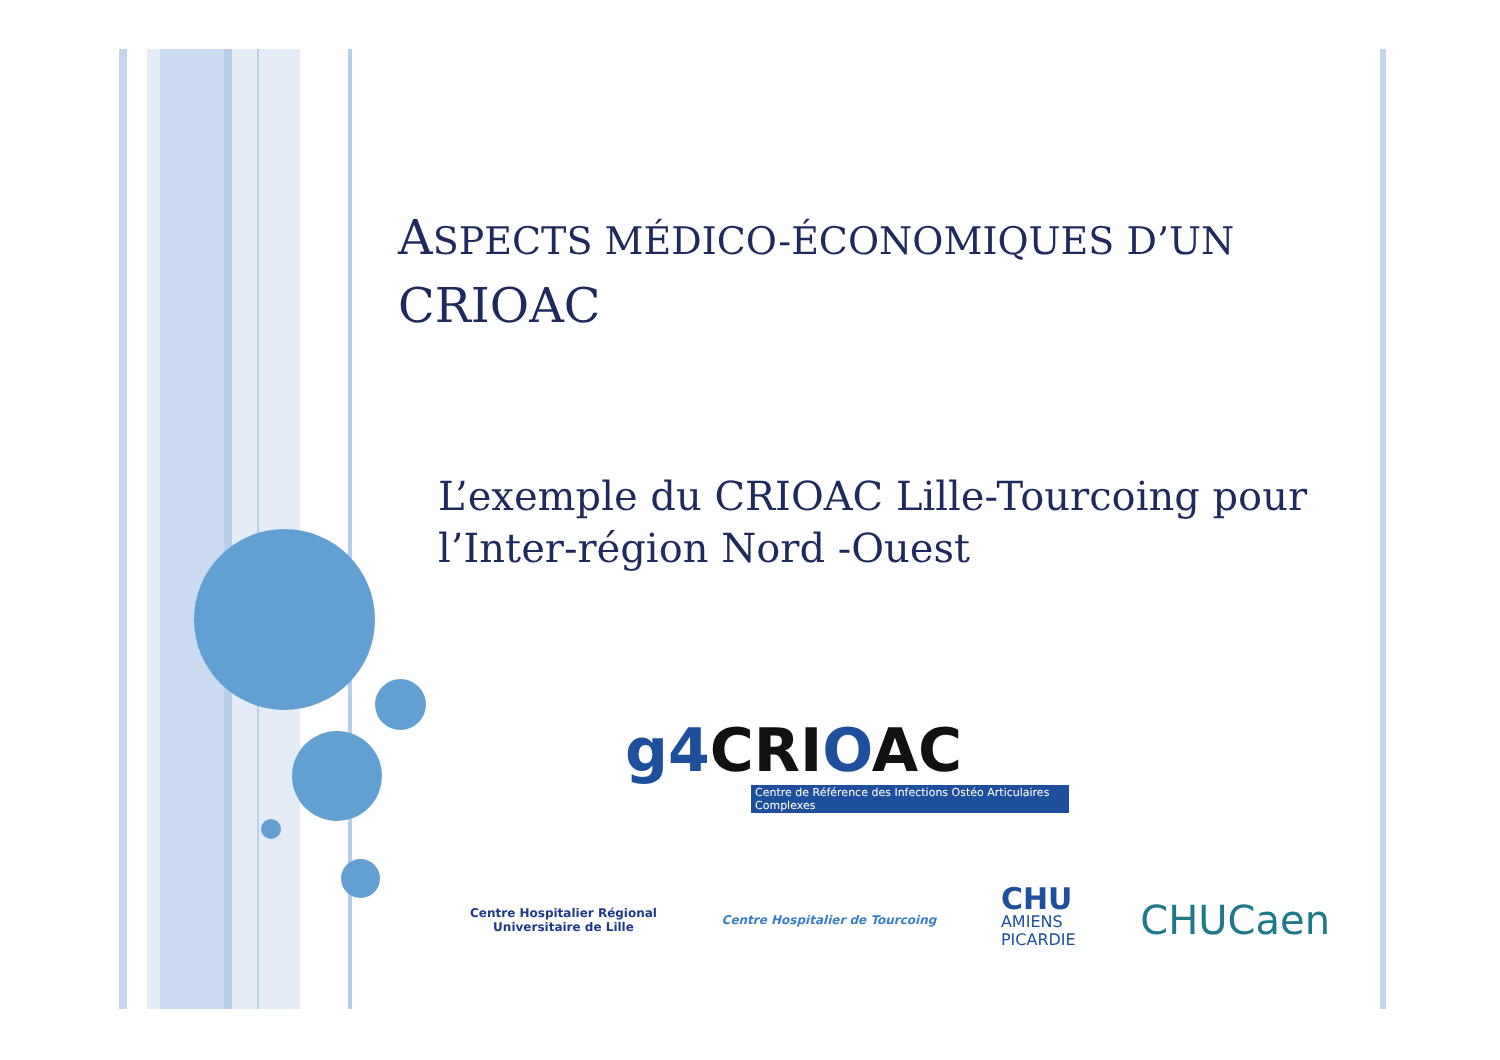ASPECTS MÉDICO-ÉCONOMIQUES D’UN
CRIOAC
L’exemple du CRIOAC Lille-Tourcoing pour l’Inter-région Nord -Ouest
g4 CRIOAC
Centre de Référence des Infections Ostéo Articulaires Complexes
Centre Hospitalier Régional
Universitaire de Lille
Centre Hospitalier de Tourcoing
CHU
AMIENS
PICARDIE
CHUCaen